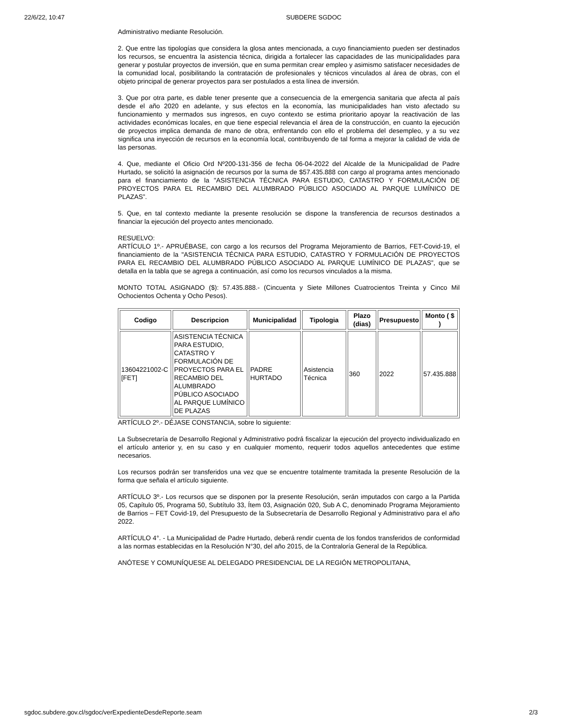22/6/22, 10:47 SUBDERE SGDOC
Administrativo mediante Resolución.
2. Que entre las tipologías que considera la glosa antes mencionada, a cuyo financiamiento pueden ser destinados los recursos, se encuentra la asistencia técnica, dirigida a fortalecer las capacidades de las municipalidades para generar y postular proyectos de inversión, que en suma permitan crear empleo y asimismo satisfacer necesidades de la comunidad local, posibilitando la contratación de profesionales y técnicos vinculados al área de obras, con el objeto principal de generar proyectos para ser postulados a esta línea de inversión.
3. Que por otra parte, es dable tener presente que a consecuencia de la emergencia sanitaria que afecta al país desde el año 2020 en adelante, y sus efectos en la economía, las municipalidades han visto afectado su funcionamiento y mermados sus ingresos, en cuyo contexto se estima prioritario apoyar la reactivación de las actividades económicas locales, en que tiene especial relevancia el área de la construcción, en cuanto la ejecución de proyectos implica demanda de mano de obra, enfrentando con ello el problema del desempleo, y a su vez significa una inyección de recursos en la economía local, contribuyendo de tal forma a mejorar la calidad de vida de las personas.
4. Que, mediante el Oficio Ord Nº200-131-356 de fecha 06-04-2022 del Alcalde de la Municipalidad de Padre Hurtado, se solicitó la asignación de recursos por la suma de $57.435.888 con cargo al programa antes mencionado para el financiamiento de la "ASISTENCIA TÉCNICA PARA ESTUDIO, CATASTRO Y FORMULACIÓN DE PROYECTOS PARA EL RECAMBIO DEL ALUMBRADO PÚBLICO ASOCIADO AL PARQUE LUMÍNICO DE PLAZAS”.
5. Que, en tal contexto mediante la presente resolución se dispone la transferencia de recursos destinados a financiar la ejecución del proyecto antes mencionado.
RESUELVO:
ARTÍCULO 1º.- APRUÉBASE, con cargo a los recursos del Programa Mejoramiento de Barrios, FET-Covid-19, el financiamiento de la "ASISTENCIA TÉCNICA PARA ESTUDIO, CATASTRO Y FORMULACIÓN DE PROYECTOS PARA EL RECAMBIO DEL ALUMBRADO PÚBLICO ASOCIADO AL PARQUE LUMÍNICO DE PLAZAS”, que se detalla en la tabla que se agrega a continuación, así como los recursos vinculados a la misma.
MONTO TOTAL ASIGNADO ($): 57.435.888.- (Cincuenta y Siete Millones Cuatrocientos Treinta y Cinco Mil Ochocientos Ochenta y Ocho Pesos).
| Codigo | Descripcion | Municipalidad | Tipologia | Plazo (dias) | Presupuesto | Monto ( $ ) |
| --- | --- | --- | --- | --- | --- | --- |
| 13604221002-C [FET] | ASISTENCIA TÉCNICA PARA ESTUDIO, CATASTRO Y FORMULACIÓN DE PROYECTOS PARA EL RECAMBIO DEL ALUMBRADO PÚBLICO ASOCIADO AL PARQUE LUMÍNICO DE PLAZAS | PADRE HURTADO | Asistencia Técnica | 360 | 2022 | 57.435.888 |
ARTÍCULO 2º.- DÉJASE CONSTANCIA, sobre lo siguiente:
La Subsecretaría de Desarrollo Regional y Administrativo podrá fiscalizar la ejecución del proyecto individualizado en el artículo anterior y, en su caso y en cualquier momento, requerir todos aquellos antecedentes que estime necesarios.
Los recursos podrán ser transferidos una vez que se encuentre totalmente tramitada la presente Resolución de la forma que señala el artículo siguiente.
ARTÍCULO 3º.- Los recursos que se disponen por la presente Resolución, serán imputados con cargo a la Partida 05, Capítulo 05, Programa 50, Subtítulo 33, Ítem 03, Asignación 020, Sub A C, denominado Programa Mejoramiento de Barrios – FET Covid-19, del Presupuesto de la Subsecretaría de Desarrollo Regional y Administrativo para el año 2022.
ARTÍCULO 4°. - La Municipalidad de Padre Hurtado, deberá rendir cuenta de los fondos transferidos de conformidad a las normas establecidas en la Resolución N°30, del año 2015, de la Contraloría General de la República.
ANÓTESE Y COMUNÍQUESE AL DELEGADO PRESIDENCIAL DE LA REGIÓN METROPOLITANA,
sgdoc.subdere.gov.cl/sgdoc/verExpedienteDesdeReporte.seam 2/3